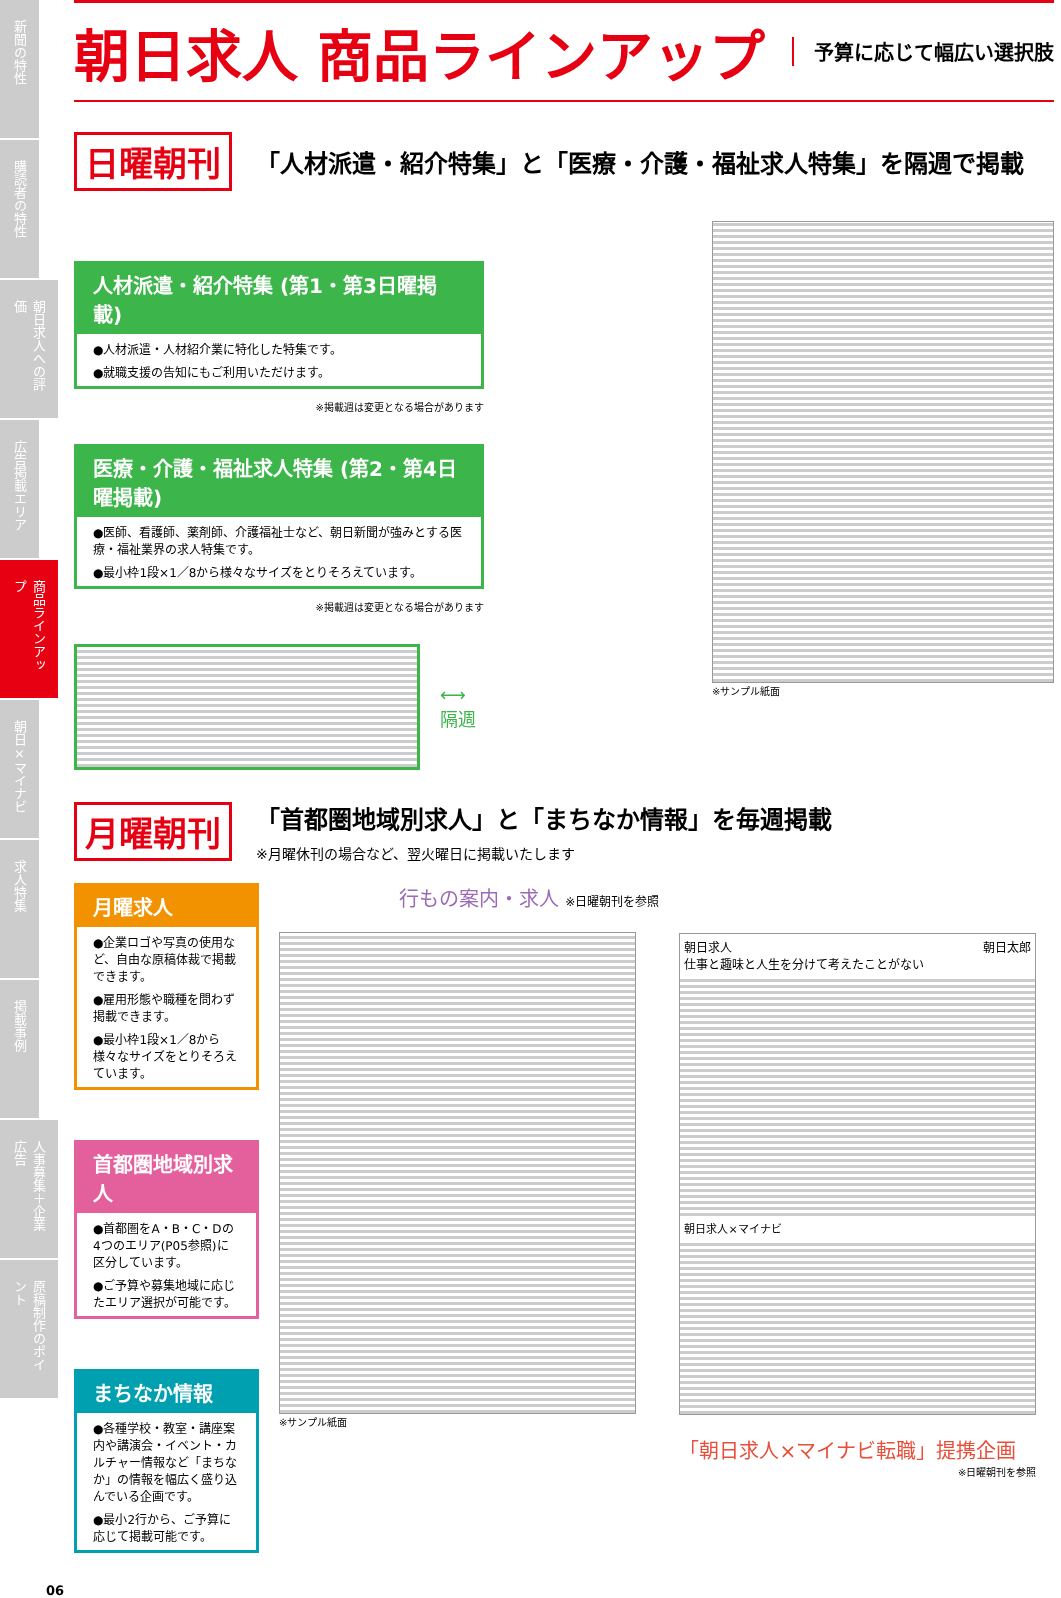新聞の特性
購読者の特性
朝日求人への評価
広告掲載エリア
商品ラインアップ
朝日×マイナビ
求人特集
掲載事例
人事募集＋企業広告
原稿制作のポイント
朝日求人 商品ラインアップ
予算に応じて幅広い選択肢
日曜朝刊
「人材派遣・紹介特集」と「医療・介護・福祉求人特集」を隔週で掲載
人材派遣・紹介特集 (第1・第3日曜掲載)
●人材派遣・人材紹介業に特化した特集です。
●就職支援の告知にもご利用いただけます。
※掲載週は変更となる場合があります
医療・介護・福祉求人特集 (第2・第4日曜掲載)
●医師、看護師、薬剤師、介護福祉士など、朝日新聞が強みとする医療・福祉業界の求人特集です。
●最小枠1段×1／8から様々なサイズをとりそろえています。
※掲載週は変更となる場合があります
⟷
隔週
※サンプル紙面
月曜朝刊
「首都圏地域別求人」と「まちなか情報」を毎週掲載
※月曜休刊の場合など、翌火曜日に掲載いたします
月曜求人
●企業ロゴや写真の使用など、自由な原稿体裁で掲載できます。
●雇用形態や職種を問わず掲載できます。
●最小枠1段×1／8から様々なサイズをとりそろえています。
首都圏地域別求人
●首都圏をA・B・C・Dの4つのエリア(P05参照)に区分しています。
●ご予算や募集地域に応じたエリア選択が可能です。
まちなか情報
●各種学校・教室・講座案内や講演会・イベント・カルチャー情報など「まちなか」の情報を幅広く盛り込んでいる企画です。
●最小2行から、ご予算に応じて掲載可能です。
行もの案内・求人 ※日曜朝刊を参照
※サンプル紙面
朝日求人 朝日太郎
仕事と趣味と人生を分けて考えたことがない
朝日求人×マイナビ
「朝日求人×マイナビ転職」提携企画
※日曜朝刊を参照
06